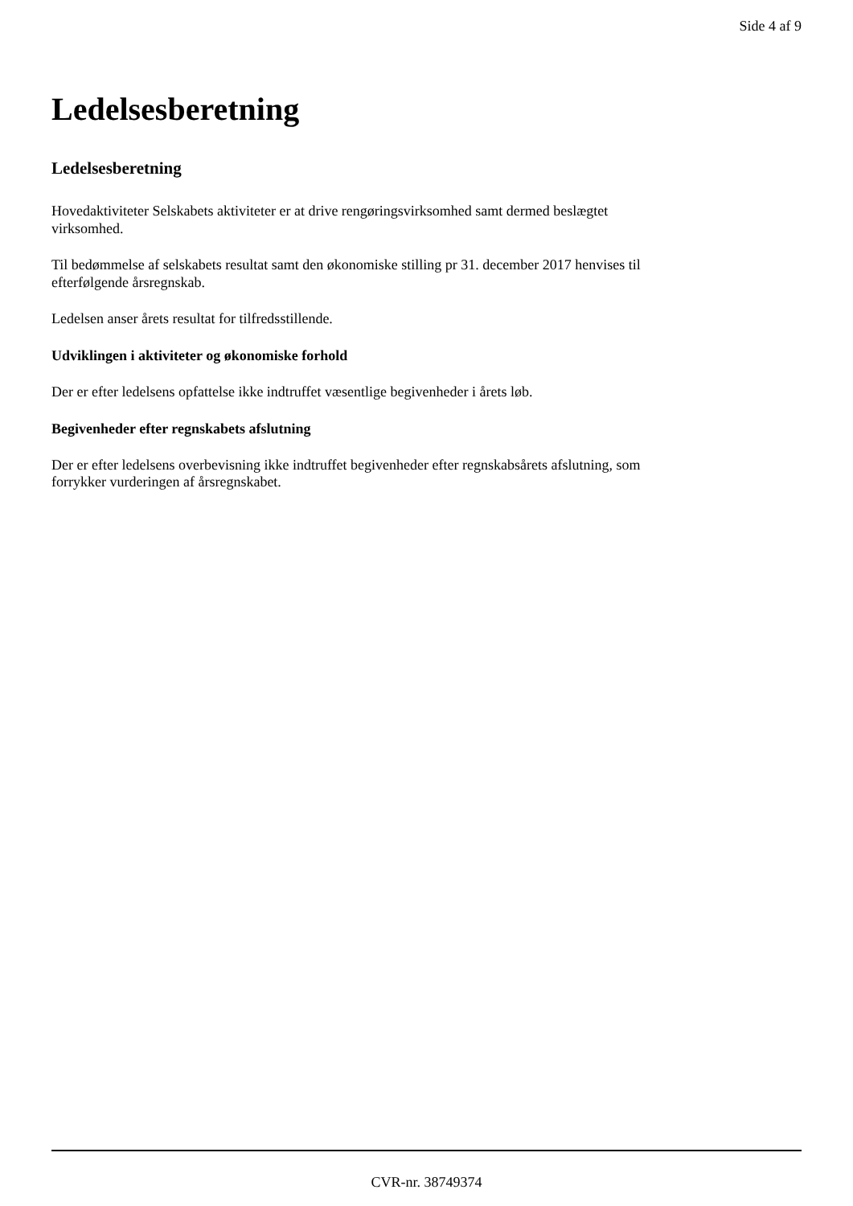Side 4 af 9
Ledelsesberetning
Ledelsesberetning
Hovedaktiviteter Selskabets aktiviteter er at drive rengøringsvirksomhed samt dermed beslægtet
virksomhed.
Til bedømmelse af selskabets resultat samt den økonomiske stilling pr 31. december 2017 henvises til
efterfølgende årsregnskab.
Ledelsen anser årets resultat for tilfredsstillende.
Udviklingen i aktiviteter og økonomiske forhold
Der er efter ledelsens opfattelse ikke indtruffet væsentlige begivenheder i årets løb.
Begivenheder efter regnskabets afslutning
Der er efter ledelsens overbevisning ikke indtruffet begivenheder efter regnskabsårets afslutning, som
forrykker vurderingen af årsregnskabet.
CVR-nr. 38749374